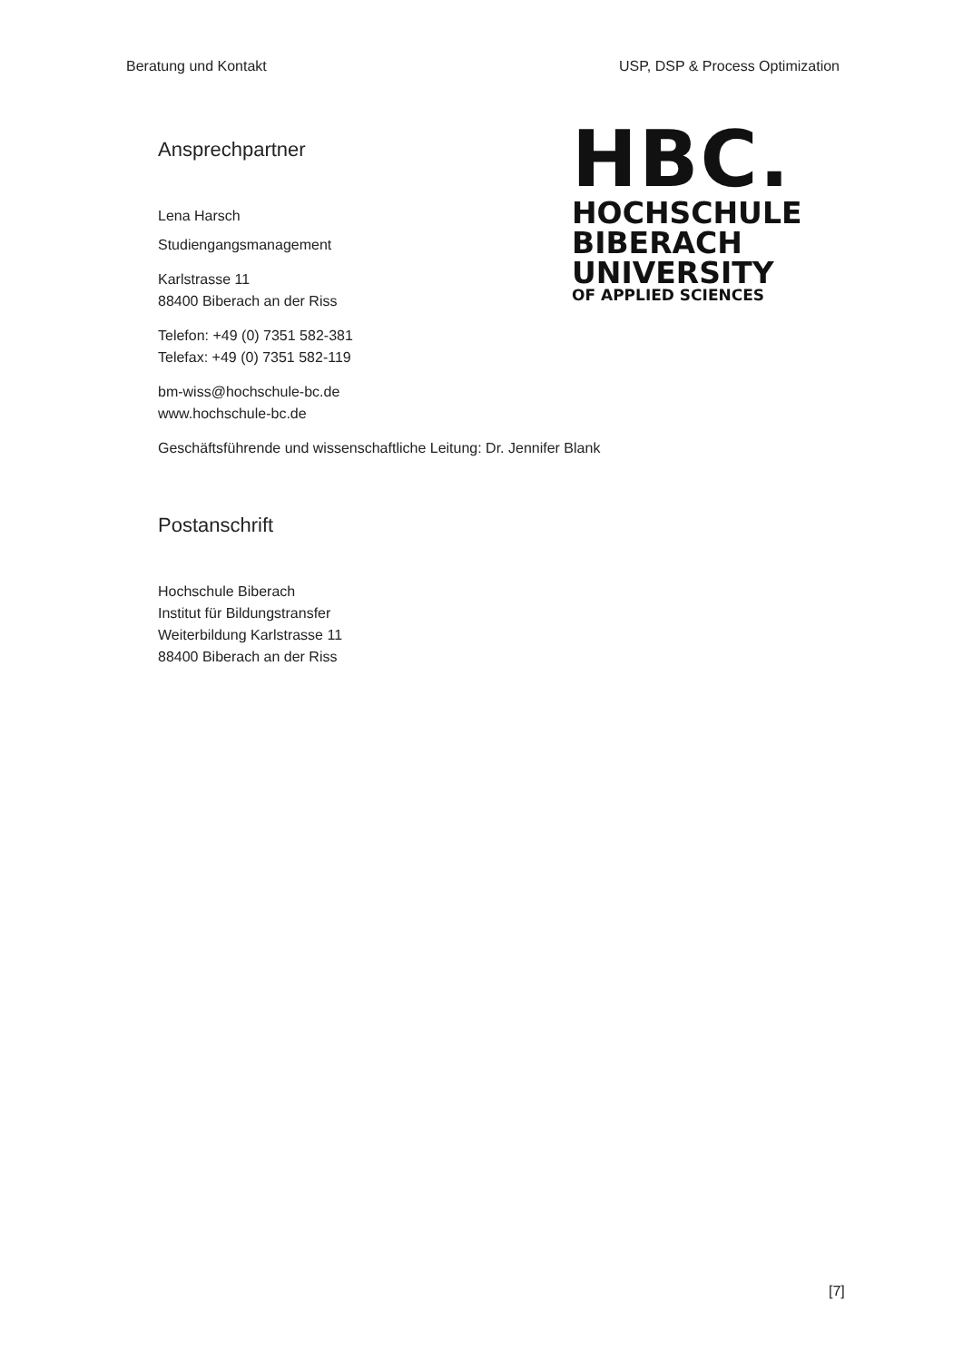Beratung und Kontakt USP, DSP & Process Optimization
Ansprechpartner
Lena Harsch
Studiengangsmanagement
Karlstrasse 11
88400 Biberach an der Riss
Telefon: +49 (0) 7351 582-381
Telefax: +49 (0) 7351 582-119
bm-wiss@hochschule-bc.de
www.hochschule-bc.de
HBC.
HOCHSCHULE
BIBERACH
UNIVERSITY
OF APPLIED SCIENCES
Geschäftsführende und wissenschaftliche Leitung: Dr. Jennifer Blank
Postanschrift
Hochschule Biberach
Institut für Bildungstransfer
Weiterbildung Karlstrasse 11
88400 Biberach an der Riss
[7]